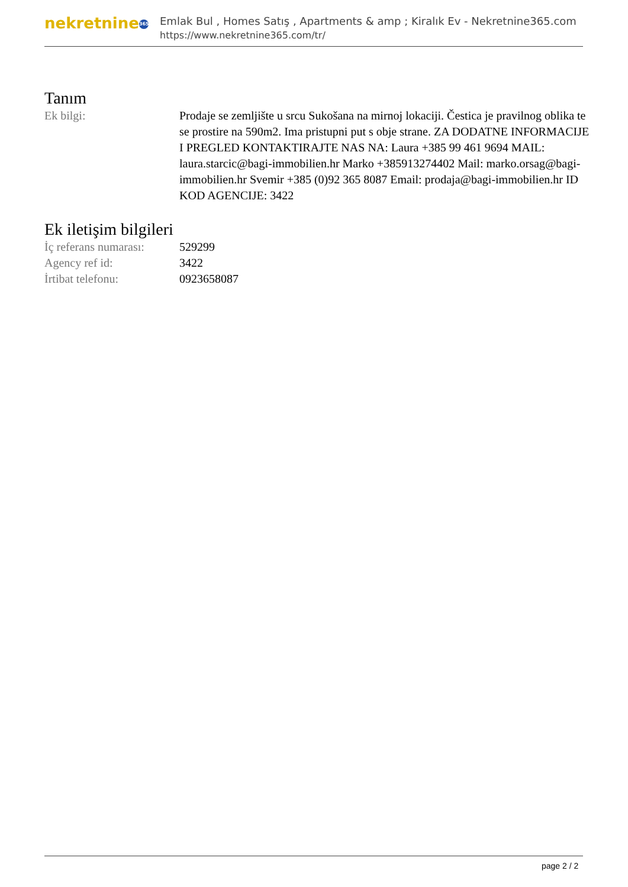nekretnine 365
Emlak Bul , Homes Satış , Apartments & amp ; Kiralık Ev - Nekretnine365.com
https://www.nekretnine365.com/tr/
Tanım
| Ek bilgi: | Prodaje se zemljište u srcu Sukošana na mirnoj lokaciji. Čestica je pravilnog oblika te se prostire na 590m2. Ima pristupni put s obje strane. ZA DODATNE INFORMACIJE I PREGLED KONTAKTIRAJTE NAS NA: Laura +385 99 461 9694 MAIL: laura.starcic@bagi-immobilien.hr Marko +385913274402 Mail: marko.orsag@bagi-immobilien.hr Svemir +385 (0)92 365 8087 Email: prodaja@bagi-immobilien.hr ID KOD AGENCIJE: 3422 |
Ek iletişim bilgileri
| İç referans numarası: | 529299 |
| Agency ref id: | 3422 |
| İrtibat telefonu: | 0923658087 |
page 2 / 2